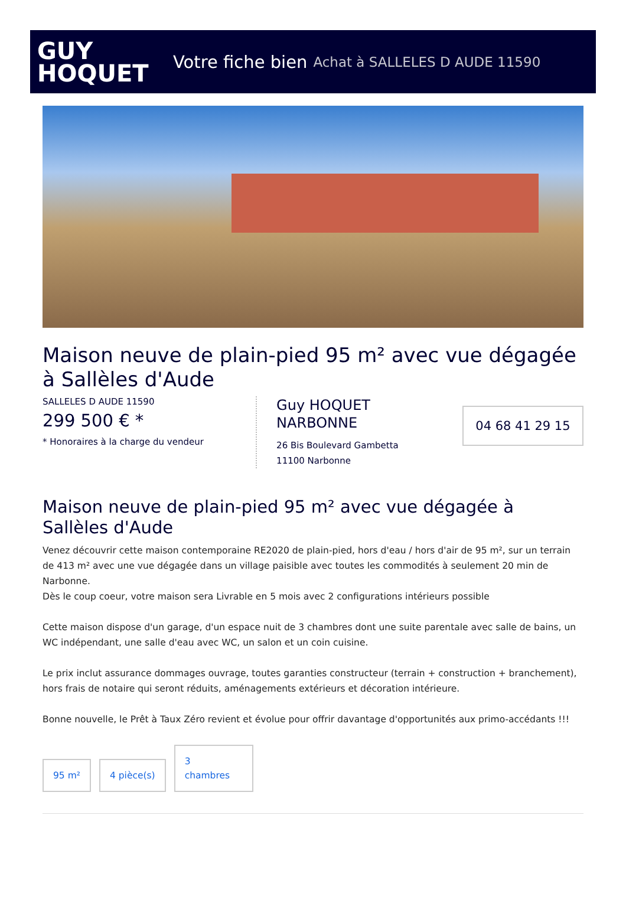GUY
HOQUET
Votre fiche bien Achat à SALLELES D AUDE 11590
Maison neuve de plain-pied 95 m² avec vue dégagée à Sallèles d'Aude
SALLELES D AUDE 11590
299 500 € *
* Honoraires à la charge du vendeur
Guy HOQUET NARBONNE
26 Bis Boulevard Gambetta
11100 Narbonne
04 68 41 29 15
Maison neuve de plain-pied 95 m² avec vue dégagée à Sallèles d'Aude
Venez découvrir cette maison contemporaine RE2020 de plain-pied, hors d'eau / hors d'air de 95 m², sur un terrain de 413 m² avec une vue dégagée dans un village paisible avec toutes les commodités à seulement 20 min de Narbonne.
Dès le coup coeur, votre maison sera Livrable en 5 mois avec 2 configurations intérieurs possible
Cette maison dispose d'un garage, d'un espace nuit de 3 chambres dont une suite parentale avec salle de bains, un WC indépendant, une salle d'eau avec WC, un salon et un coin cuisine.
Le prix inclut assurance dommages ouvrage, toutes garanties constructeur (terrain + construction + branchement), hors frais de notaire qui seront réduits, aménagements extérieurs et décoration intérieure.
Bonne nouvelle, le Prêt à Taux Zéro revient et évolue pour offrir davantage d'opportunités aux primo-accédants !!!
95 m²
4 pièce(s)
3
chambres